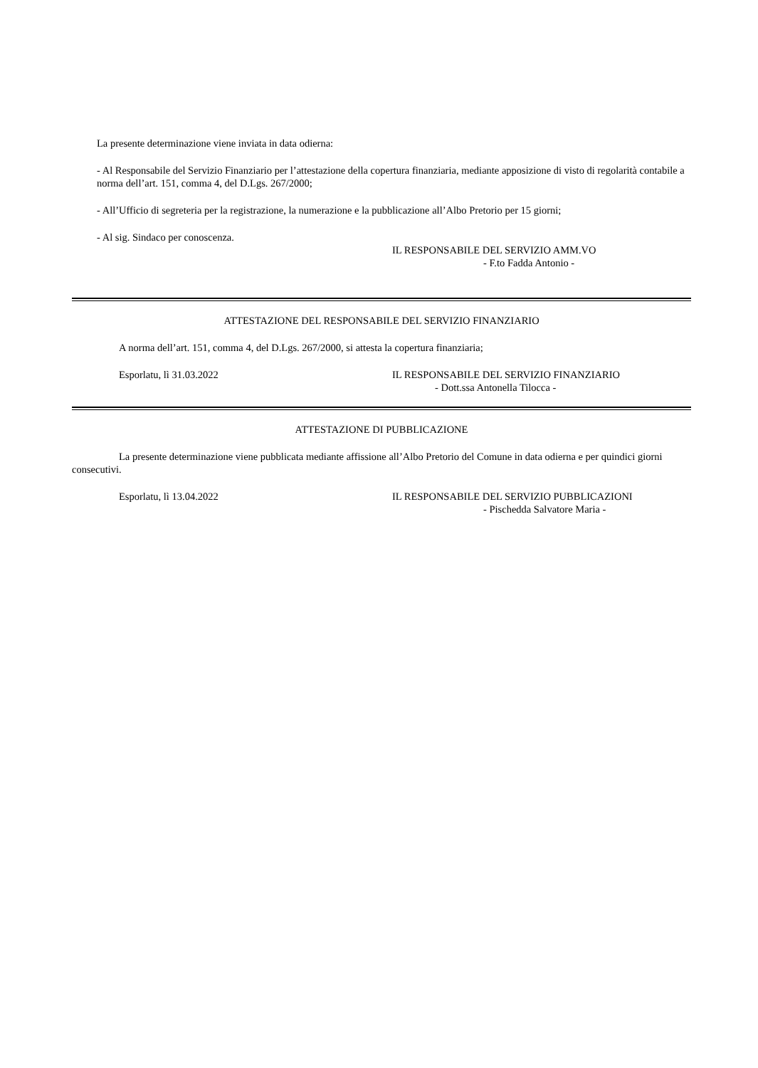La presente determinazione viene inviata in data odierna:
- Al Responsabile del Servizio Finanziario per l’attestazione della copertura finanziaria, mediante apposizione di visto di regolarità contabile a norma dell’art. 151, comma 4, del D.Lgs. 267/2000;
- All’Ufficio di segreteria per la registrazione, la numerazione e la pubblicazione all’Albo Pretorio per 15 giorni;
- Al sig. Sindaco per conoscenza.
IL RESPONSABILE DEL SERVIZIO AMM.VO
- F.to Fadda Antonio -
ATTESTAZIONE DEL RESPONSABILE DEL SERVIZIO FINANZIARIO
A norma dell’art. 151, comma 4, del D.Lgs. 267/2000, si attesta la copertura finanziaria;
Esporlatu, lì 31.03.2022 IL RESPONSABILE DEL SERVIZIO FINANZIARIO
- Dott.ssa Antonella Tilocca -
ATTESTAZIONE DI PUBBLICAZIONE
La presente determinazione viene pubblicata mediante affissione all’Albo Pretorio del Comune in data odierna e per quindici giorni consecutivi.
Esporlatu, lì 13.04.2022 IL RESPONSABILE DEL SERVIZIO PUBBLICAZIONI
- Pischedda Salvatore Maria -